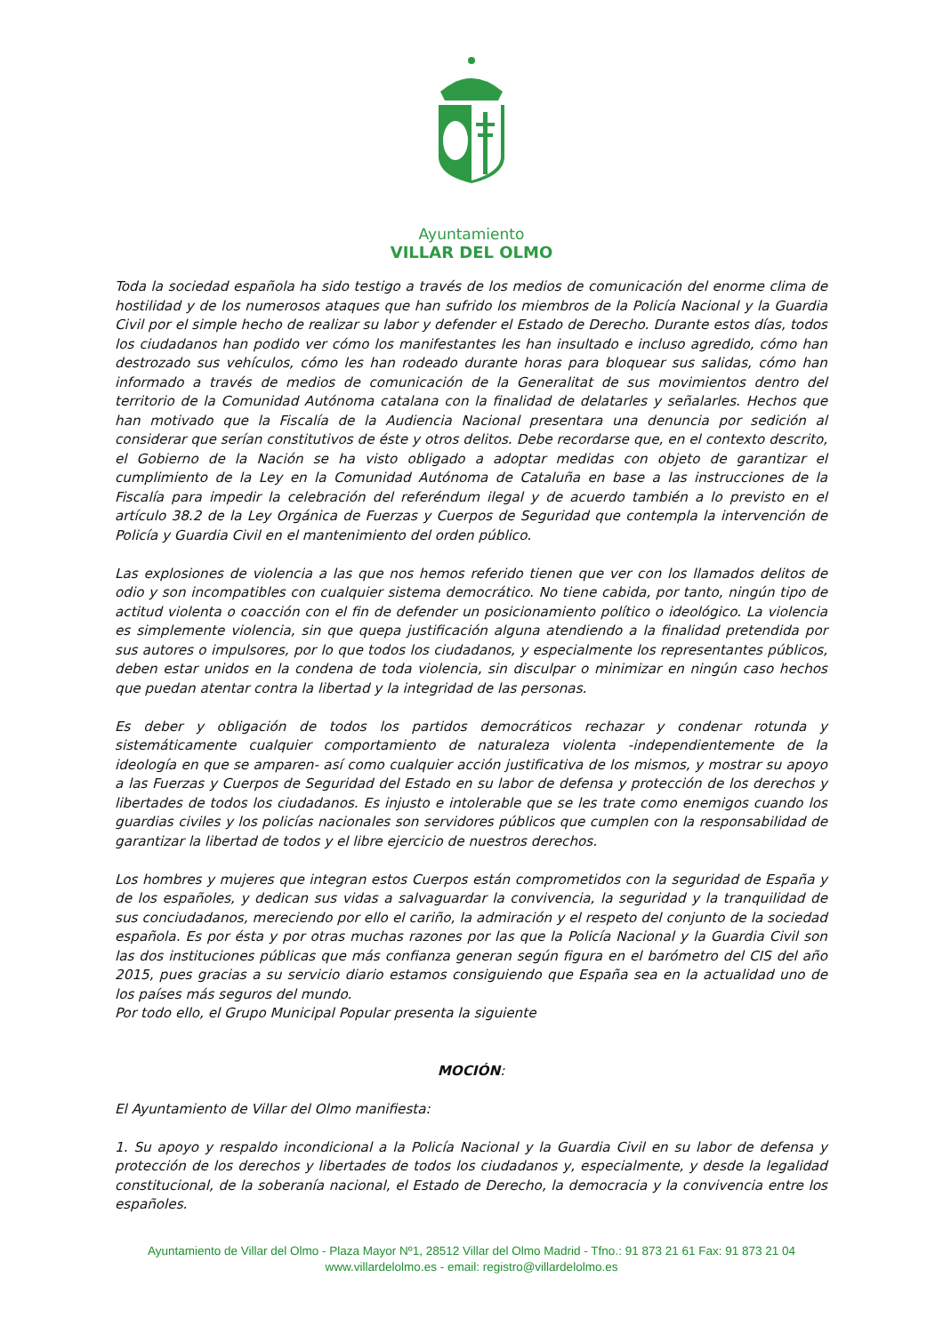Ayuntamiento
VILLAR DEL OLMO
Toda la sociedad española ha sido testigo a través de los medios de comunicación del enorme clima de hostilidad y de los numerosos ataques que han sufrido los miembros de la Policía Nacional y la Guardia Civil por el simple hecho de realizar su labor y defender el Estado de Derecho. Durante estos días, todos los ciudadanos han podido ver cómo los manifestantes les han insultado e incluso agredido, cómo han destrozado sus vehículos, cómo les han rodeado durante horas para bloquear sus salidas, cómo han informado a través de medios de comunicación de la Generalitat de sus movimientos dentro del territorio de la Comunidad Autónoma catalana con la finalidad de delatarles y señalarles. Hechos que han motivado que la Fiscalía de la Audiencia Nacional presentara una denuncia por sedición al considerar que serían constitutivos de éste y otros delitos. Debe recordarse que, en el contexto descrito, el Gobierno de la Nación se ha visto obligado a adoptar medidas con objeto de garantizar el cumplimiento de la Ley en la Comunidad Autónoma de Cataluña en base a las instrucciones de la Fiscalía para impedir la celebración del referéndum ilegal y de acuerdo también a lo previsto en el artículo 38.2 de la Ley Orgánica de Fuerzas y Cuerpos de Seguridad que contempla la intervención de Policía y Guardia Civil en el mantenimiento del orden público.
Las explosiones de violencia a las que nos hemos referido tienen que ver con los llamados delitos de odio y son incompatibles con cualquier sistema democrático. No tiene cabida, por tanto, ningún tipo de actitud violenta o coacción con el fin de defender un posicionamiento político o ideológico. La violencia es simplemente violencia, sin que quepa justificación alguna atendiendo a la finalidad pretendida por sus autores o impulsores, por lo que todos los ciudadanos, y especialmente los representantes públicos, deben estar unidos en la condena de toda violencia, sin disculpar o minimizar en ningún caso hechos que puedan atentar contra la libertad y la integridad de las personas.
Es deber y obligación de todos los partidos democráticos rechazar y condenar rotunda y sistemáticamente cualquier comportamiento de naturaleza violenta -independientemente de la ideología en que se amparen- así como cualquier acción justificativa de los mismos, y mostrar su apoyo a las Fuerzas y Cuerpos de Seguridad del Estado en su labor de defensa y protección de los derechos y libertades de todos los ciudadanos. Es injusto e intolerable que se les trate como enemigos cuando los guardias civiles y los policías nacionales son servidores públicos que cumplen con la responsabilidad de garantizar la libertad de todos y el libre ejercicio de nuestros derechos.
Los hombres y mujeres que integran estos Cuerpos están comprometidos con la seguridad de España y de los españoles, y dedican sus vidas a salvaguardar la convivencia, la seguridad y la tranquilidad de sus conciudadanos, mereciendo por ello el cariño, la admiración y el respeto del conjunto de la sociedad española. Es por ésta y por otras muchas razones por las que la Policía Nacional y la Guardia Civil son las dos instituciones públicas que más confianza generan según figura en el barómetro del CIS del año 2015, pues gracias a su servicio diario estamos consiguiendo que España sea en la actualidad uno de los países más seguros del mundo.
Por todo ello, el Grupo Municipal Popular presenta la siguiente
MOCIÓN:
El Ayuntamiento de Villar del Olmo manifiesta:
1. Su apoyo y respaldo incondicional a la Policía Nacional y la Guardia Civil en su labor de defensa y protección de los derechos y libertades de todos los ciudadanos y, especialmente, y desde la legalidad constitucional, de la soberanía nacional, el Estado de Derecho, la democracia y la convivencia entre los españoles.
Ayuntamiento de Villar del Olmo - Plaza Mayor Nº1, 28512 Villar del Olmo Madrid - Tfno.: 91 873 21 61 Fax: 91 873 21 04
www.villardelolmo.es - email: registro@villardelolmo.es